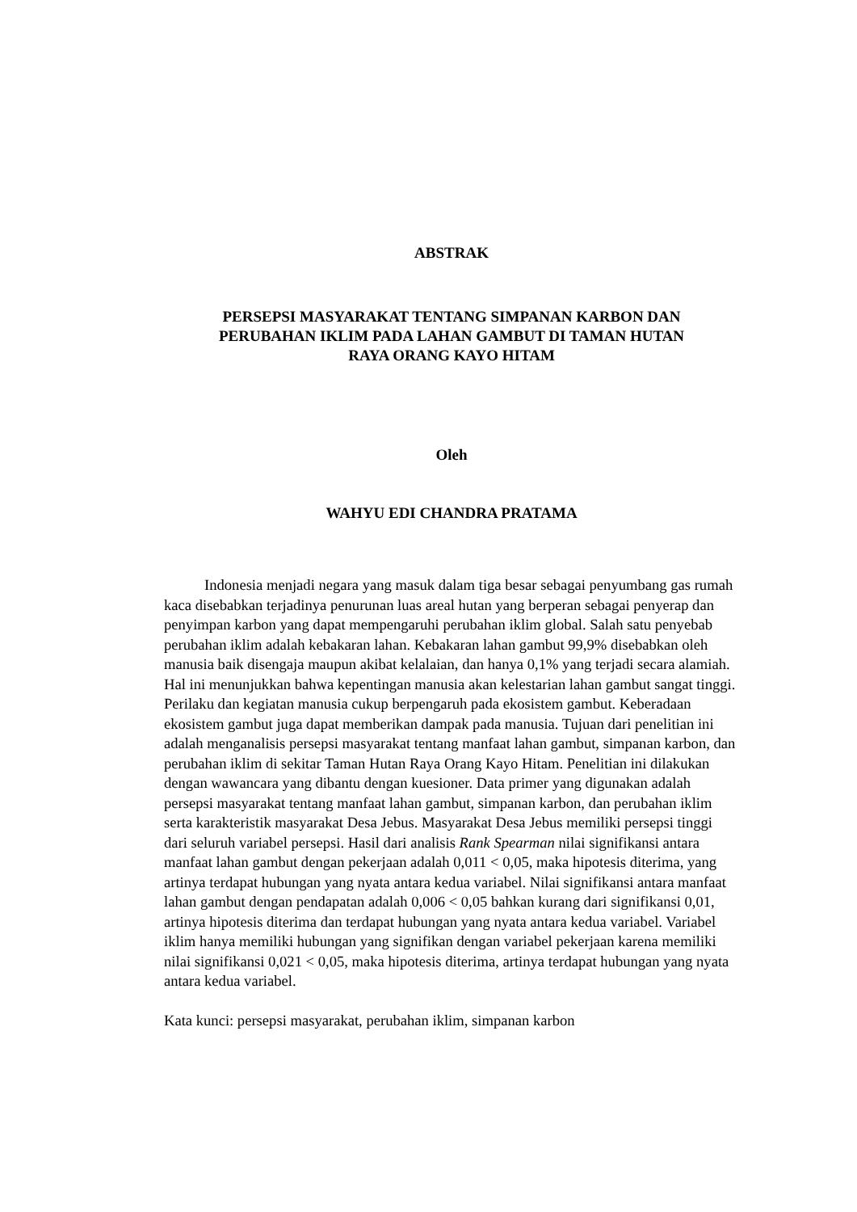ABSTRAK
PERSEPSI MASYARAKAT TENTANG SIMPANAN KARBON DAN
PERUBAHAN IKLIM PADA LAHAN GAMBUT DI TAMAN HUTAN
RAYA ORANG KAYO HITAM
Oleh
WAHYU EDI CHANDRA PRATAMA
Indonesia menjadi negara yang masuk dalam tiga besar sebagai penyumbang gas rumah kaca disebabkan terjadinya penurunan luas areal hutan yang berperan sebagai penyerap dan penyimpan karbon yang dapat mempengaruhi perubahan iklim global. Salah satu penyebab perubahan iklim adalah kebakaran lahan. Kebakaran lahan gambut 99,9% disebabkan oleh manusia baik disengaja maupun akibat kelalaian, dan hanya 0,1% yang terjadi secara alamiah. Hal ini menunjukkan bahwa kepentingan manusia akan kelestarian lahan gambut sangat tinggi. Perilaku dan kegiatan manusia cukup berpengaruh pada ekosistem gambut. Keberadaan ekosistem gambut juga dapat memberikan dampak pada manusia. Tujuan dari penelitian ini adalah menganalisis persepsi masyarakat tentang manfaat lahan gambut, simpanan karbon, dan perubahan iklim di sekitar Taman Hutan Raya Orang Kayo Hitam. Penelitian ini dilakukan dengan wawancara yang dibantu dengan kuesioner. Data primer yang digunakan adalah persepsi masyarakat tentang manfaat lahan gambut, simpanan karbon, dan perubahan iklim serta karakteristik masyarakat Desa Jebus. Masyarakat Desa Jebus memiliki persepsi tinggi dari seluruh variabel persepsi. Hasil dari analisis Rank Spearman nilai signifikansi antara manfaat lahan gambut dengan pekerjaan adalah 0,011 < 0,05, maka hipotesis diterima, yang artinya terdapat hubungan yang nyata antara kedua variabel. Nilai signifikansi antara manfaat lahan gambut dengan pendapatan adalah 0,006 < 0,05 bahkan kurang dari signifikansi 0,01, artinya hipotesis diterima dan terdapat hubungan yang nyata antara kedua variabel. Variabel iklim hanya memiliki hubungan yang signifikan dengan variabel pekerjaan karena memiliki nilai signifikansi 0,021 < 0,05, maka hipotesis diterima, artinya terdapat hubungan yang nyata antara kedua variabel.
Kata kunci: persepsi masyarakat, perubahan iklim, simpanan karbon